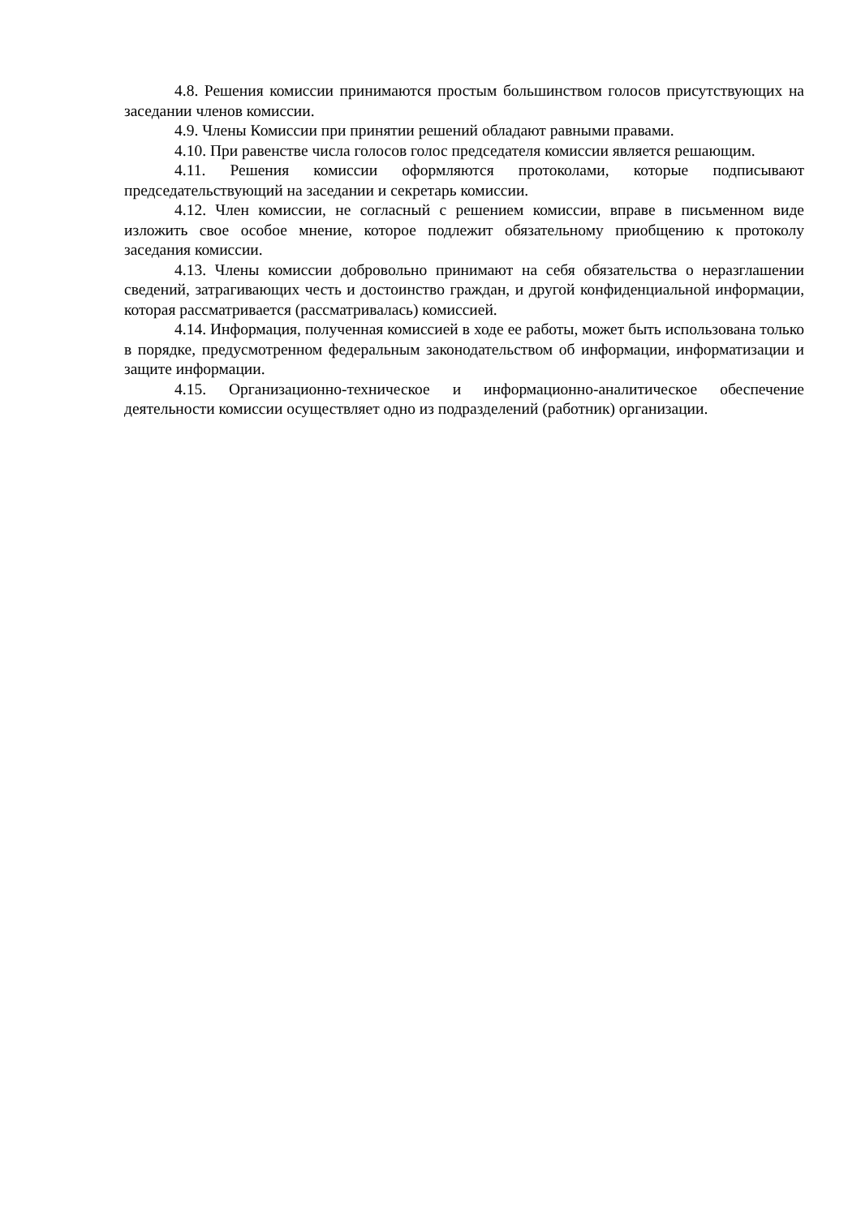4.8. Решения комиссии принимаются простым большинством голосов присутствующих на заседании членов комиссии.
4.9. Члены Комиссии при принятии решений обладают равными правами.
4.10. При равенстве числа голосов голос председателя комиссии является решающим.
4.11. Решения комиссии оформляются протоколами, которые подписывают председательствующий на заседании и секретарь комиссии.
4.12. Член комиссии, не согласный с решением комиссии, вправе в письменном виде изложить свое особое мнение, которое подлежит обязательному приобщению к протоколу заседания комиссии.
4.13. Члены комиссии добровольно принимают на себя обязательства о неразглашении сведений, затрагивающих честь и достоинство граждан, и другой конфиденциальной информации, которая рассматривается (рассматривалась) комиссией.
4.14. Информация, полученная комиссией в ходе ее работы, может быть использована только в порядке, предусмотренном федеральным законодательством об информации, информатизации и защите информации.
4.15. Организационно-техническое и информационно-аналитическое обеспечение деятельности комиссии осуществляет одно из подразделений (работник) организации.